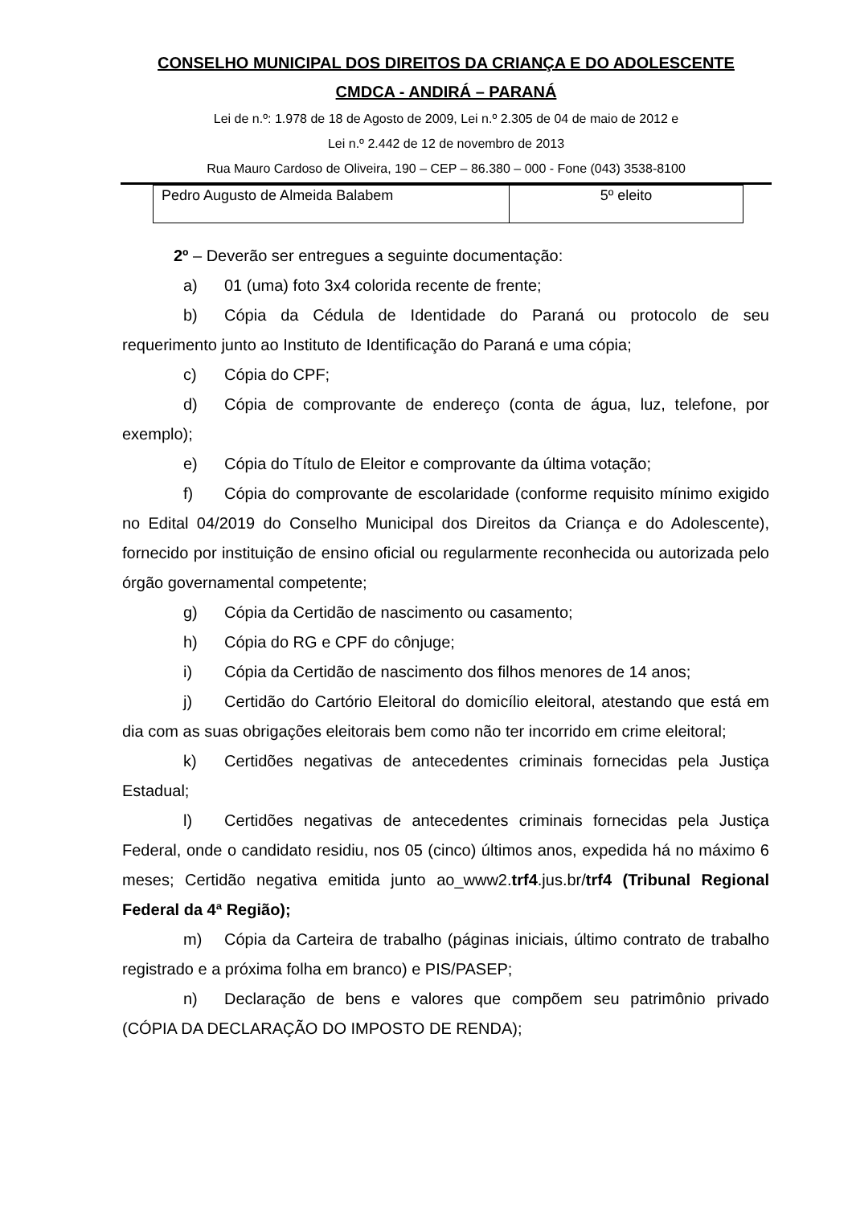CONSELHO MUNICIPAL DOS DIREITOS DA CRIANÇA E DO ADOLESCENTE
CMDCA - ANDIRÁ – PARANÁ
Lei de n.º: 1.978 de 18 de Agosto de 2009, Lei n.º 2.305 de 04 de maio de 2012 e
Lei n.º 2.442 de 12 de novembro de 2013
Rua Mauro Cardoso de Oliveira, 190 – CEP – 86.380 – 000 - Fone (043) 3538-8100
| Pedro Augusto de Almeida Balabem | 5º eleito |
2º – Deverão ser entregues a seguinte documentação:
a) 01 (uma) foto 3x4 colorida recente de frente;
b) Cópia da Cédula de Identidade do Paraná ou protocolo de seu requerimento junto ao Instituto de Identificação do Paraná e uma cópia;
c) Cópia do CPF;
d) Cópia de comprovante de endereço (conta de água, luz, telefone, por exemplo);
e) Cópia do Título de Eleitor e comprovante da última votação;
f) Cópia do comprovante de escolaridade (conforme requisito mínimo exigido no Edital 04/2019 do Conselho Municipal dos Direitos da Criança e do Adolescente), fornecido por instituição de ensino oficial ou regularmente reconhecida ou autorizada pelo órgão governamental competente;
g) Cópia da Certidão de nascimento ou casamento;
h) Cópia do RG e CPF do cônjuge;
i) Cópia da Certidão de nascimento dos filhos menores de 14 anos;
j) Certidão do Cartório Eleitoral do domicílio eleitoral, atestando que está em dia com as suas obrigações eleitorais bem como não ter incorrido em crime eleitoral;
k) Certidões negativas de antecedentes criminais fornecidas pela Justiça Estadual;
l) Certidões negativas de antecedentes criminais fornecidas pela Justiça Federal, onde o candidato residiu, nos 05 (cinco) últimos anos, expedida há no máximo 6 meses; Certidão negativa emitida junto ao_www2.trf4.jus.br/trf4 (Tribunal Regional Federal da 4ª Região);
m) Cópia da Carteira de trabalho (páginas iniciais, último contrato de trabalho registrado e a próxima folha em branco) e PIS/PASEP;
n) Declaração de bens e valores que compõem seu patrimônio privado (CÓPIA DA DECLARAÇÃO DO IMPOSTO DE RENDA);